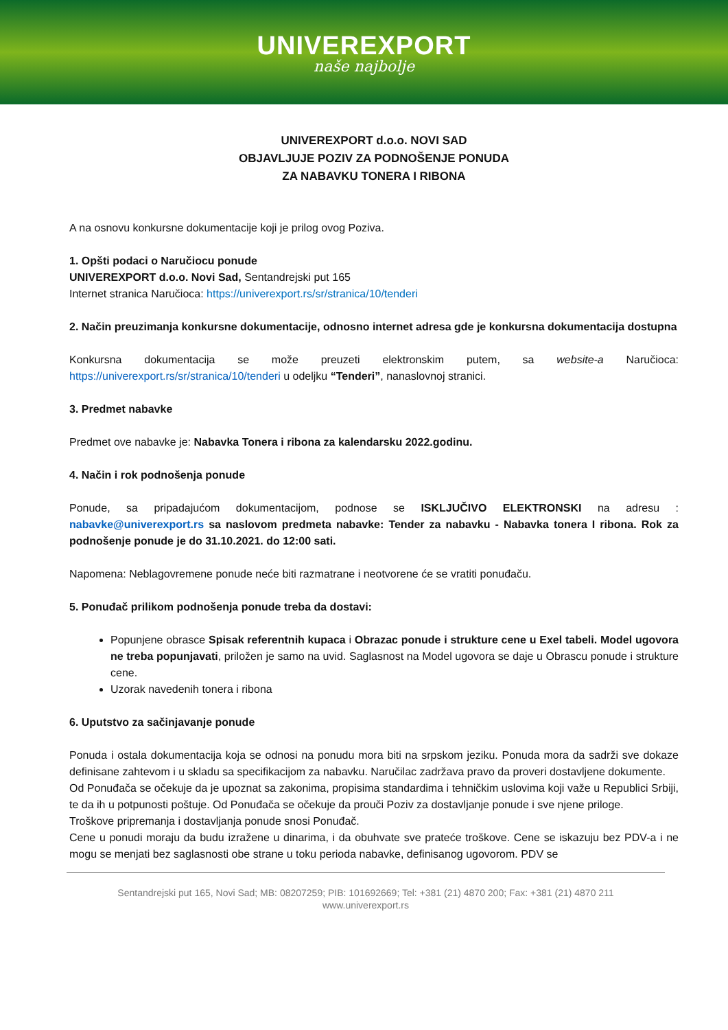UNIVEREXPORT
naše najbolje
UNIVEREXPORT d.o.o. NOVI SAD
OBJAVLJUJE POZIV ZA PODNOŠENJE PONUDA
ZA NABAVKU TONERA I RIBONA
A na osnovu konkursne dokumentacije koji je prilog ovog Poziva.
1. Opšti podaci o Naručiocu ponude
UNIVEREXPORT d.o.o. Novi Sad, Sentandrejski put 165
Internet stranica Naručioca: https://univerexport.rs/sr/stranica/10/tenderi
2. Način preuzimanja konkursne dokumentacije, odnosno internet adresa gde je konkursna dokumentacija dostupna
Konkursna dokumentacija se može preuzeti elektronskim putem, sa website-a Naručioca: https://univerexport.rs/sr/stranica/10/tenderi u odeljku “Tenderi”, nanaslovnoj stranici.
3. Predmet nabavke
Predmet ove nabavke je: Nabavka Tonera i ribona za kalendarsku 2022.godinu.
4. Način i rok podnošenja ponude
Ponude, sa pripadajućom dokumentacijom, podnose se ISKLJUČIVO ELEKTRONSKI na adresu : nabavke@univerexport.rs sa naslovom predmeta nabavke: Tender za nabavku - Nabavka tonera I ribona. Rok za podnošenje ponude je do 31.10.2021. do 12:00 sati.
Napomena: Neblagovremene ponude neće biti razmatrane i neotvorene će se vratiti ponuđaču.
5. Ponuđač prilikom podnošenja ponude treba da dostavi:
Popunjene obrasce Spisak referentnih kupaca i Obrazac ponude i strukture cene u Exel tabeli. Model ugovora ne treba popunjavati, priložen je samo na uvid. Saglasnost na Model ugovora se daje u Obrascu ponude i strukture cene.
Uzorak navedenih tonera i ribona
6. Uputstvo za sačinjavanje ponude
Ponuda i ostala dokumentacija koja se odnosi na ponudu mora biti na srpskom jeziku. Ponuda mora da sadrži sve dokaze definisane zahtevom i u skladu sa specifikacijom za nabavku. Naručilac zadržava pravo da proveri dostavljene dokumente.
Od Ponuđača se očekuje da je upoznat sa zakonima, propisima standardima i tehničkim uslovima koji važe u Republici Srbiji, te da ih u potpunosti poštuje. Od Ponuđača se očekuje da prouči Poziv za dostavljanje ponude i sve njene priloge.
Troškove pripremanja i dostavljanja ponude snosi Ponuđač.
Cene u ponudi moraju da budu izražene u dinarima, i da obuhvate sve prateće troškove. Cene se iskazuju bez PDV-a i ne mogu se menjati bez saglasnosti obe strane u toku perioda nabavke, definisanog ugovorom. PDV se
Sentandrejski put 165, Novi Sad; MB: 08207259; PIB: 101692669; Tel: +381 (21) 4870 200; Fax: +381 (21) 4870 211
www.univerexport.rs